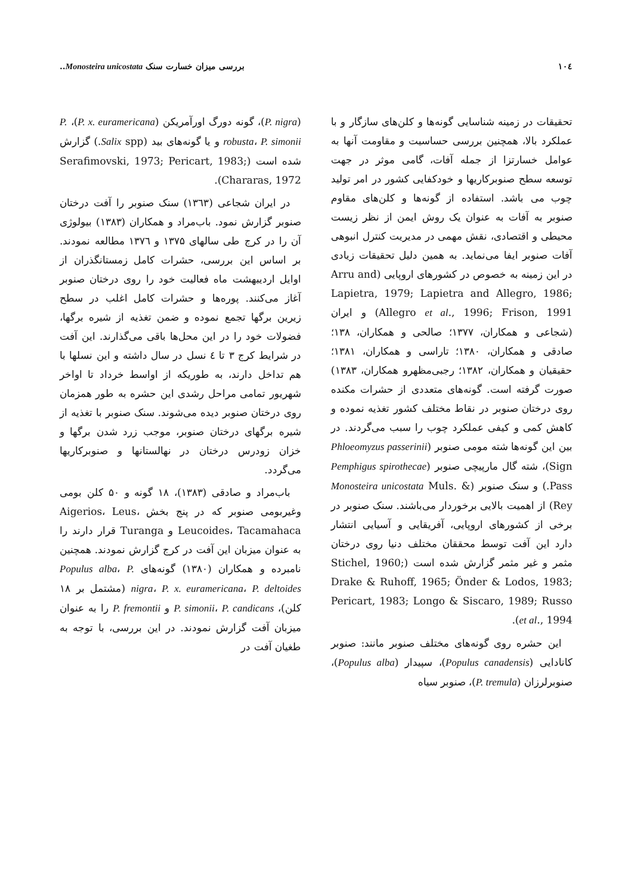۱۰٤ بررسی میزان خسارت سنک Monosteira unicostata..
تحقیقات در زمینه شناسایی گونه‌ها و کلن‌های سازگار و با عملکرد بالا، همچنین بررسی حساسیت و مقاومت آنها به عوامل خسارتزا از جمله آفات، گامی موثر در جهت توسعه سطح صنوبرکاریها و خودکفایی کشور در امر تولید چوب می باشد. استفاده از گونه‌ها و کلن‌های مقاوم صنوبر به آفات به عنوان یک روش ایمن از نظر زیست محیطی و اقتصادی، نقش مهمی در مدیریت کنترل انبوهی آفات صنوبر ایفا می‌نماید. به همین دلیل تحقیقات زیادی در این زمینه به خصوص در کشورهای اروپایی (Arru and Lapietra, 1979; Lapietra and Allegro, 1986; Allegro et al., 1996; Frison, 1991) و ایران (شجاعی و همکاران، ۱۳۷۷؛ صالحی و همکاران، ۱۳۸؛ صادقی و همکاران، ۱۳۸۰؛ تاراسی و همکاران، ۱۳۸۱؛ حقیقیان و همکاران، ۱۳۸۲؛ رجبی‌مظهرو همکاران، ۱۳۸۳) صورت گرفته است. گونه‌های متعددی از حشرات مکنده روی درختان صنوبر در نقاط مختلف کشور تغذیه نموده و کاهش کمی و کیفی عملکرد چوب را سبب می‌گردند. در بین این گونه‌ها شته مومی صنوبر (Phloeomyzus passerinii Sign)، شته گال مارپیچی صنوبر (Pemphigus spirothecae Pass.) و سنک صنوبر (Monosteira unicostata Muls. & Rey) از اهمیت بالایی برخوردار می‌باشند. سنک صنوبر در برخی از کشورهای اروپایی، آفریقایی و آسیایی انتشار دارد این آفت توسط محققان مختلف دنیا روی درختان مثمر و غیر مثمر گزارش شده است (Stichel, 1960; Drake & Ruhoff, 1965; Önder & Lodos, 1983; Pericart, 1983; Longo & Siscaro, 1989; Russo et al., 1994).
این حشره روی گونه‌های مختلف صنوبر مانند: صنوبر کانادایی (Populus canadensis)، سپیدار (Populus alba)، صنوبرلرزان (P. tremula)، صنوبر سیاه
(P. nigra)، گونه دورگ اورآمریکن (P. x. euramericana)، P. robusta، P. simonii و یا گونه‌های بید (Salix spp.) گزارش شده است (Serafimovski, 1973; Pericart, 1983; Chararas, 1972).
در ایران شجاعی (۱۳٦۳) سنک صنوبر را آفت درختان صنوبر گزارش نمود. باب‌مراد و همکاران (۱۳۸۳) بیولوژی آن را در کرج طی سالهای ۱۳۷۵ و ۱۳۷٦ مطالعه نمودند. بر اساس این بررسی، حشرات کامل زمستانگذران از اوایل اردیبهشت ماه فعالیت خود را روی درختان صنوبر آغاز می‌کنند. پوره‌ها و حشرات کامل اغلب در سطح زیرین برگها تجمع نموده و ضمن تغذیه از شیره برگها، فضولات خود را در این محل‌ها باقی می‌گذارند. این آفت در شرایط کرج ۳ تا ٤ نسل در سال داشته و این نسلها با هم تداخل دارند، به طوریکه از اواسط خرداد تا اواخر شهریور تمامی مراحل رشدی این حشره به طور همزمان روی درختان صنوبر دیده می‌شوند. سنک صنوبر با تغذیه از شیره برگهای درختان صنوبر، موجب زرد شدن برگها و خزان زودرس درختان در نهالستانها و صنوبرکاریها می‌گردد.
باب‌مراد و صادقی (۱۳۸۳)، ۱۸ گونه و ۵۰ کلن بومی وغیربومی صنوبر که در پنج بخش Aigerios، Leus، Leucoides، Tacamahaca و Turanga قرار دارند را به عنوان میزبان این آفت در کرج گزارش نمودند. همچنین نامبرده و همکاران (۱۳۸۰) گونه‌های Populus alba، P. nigra، P. x. euramericana، P. deltoides (مشتمل بر ۱۸ کلن)، P. simonii، P. candicans و P. fremontii را به عنوان میزبان آفت گزارش نمودند. در این بررسی، با توجه به طغیان آفت در